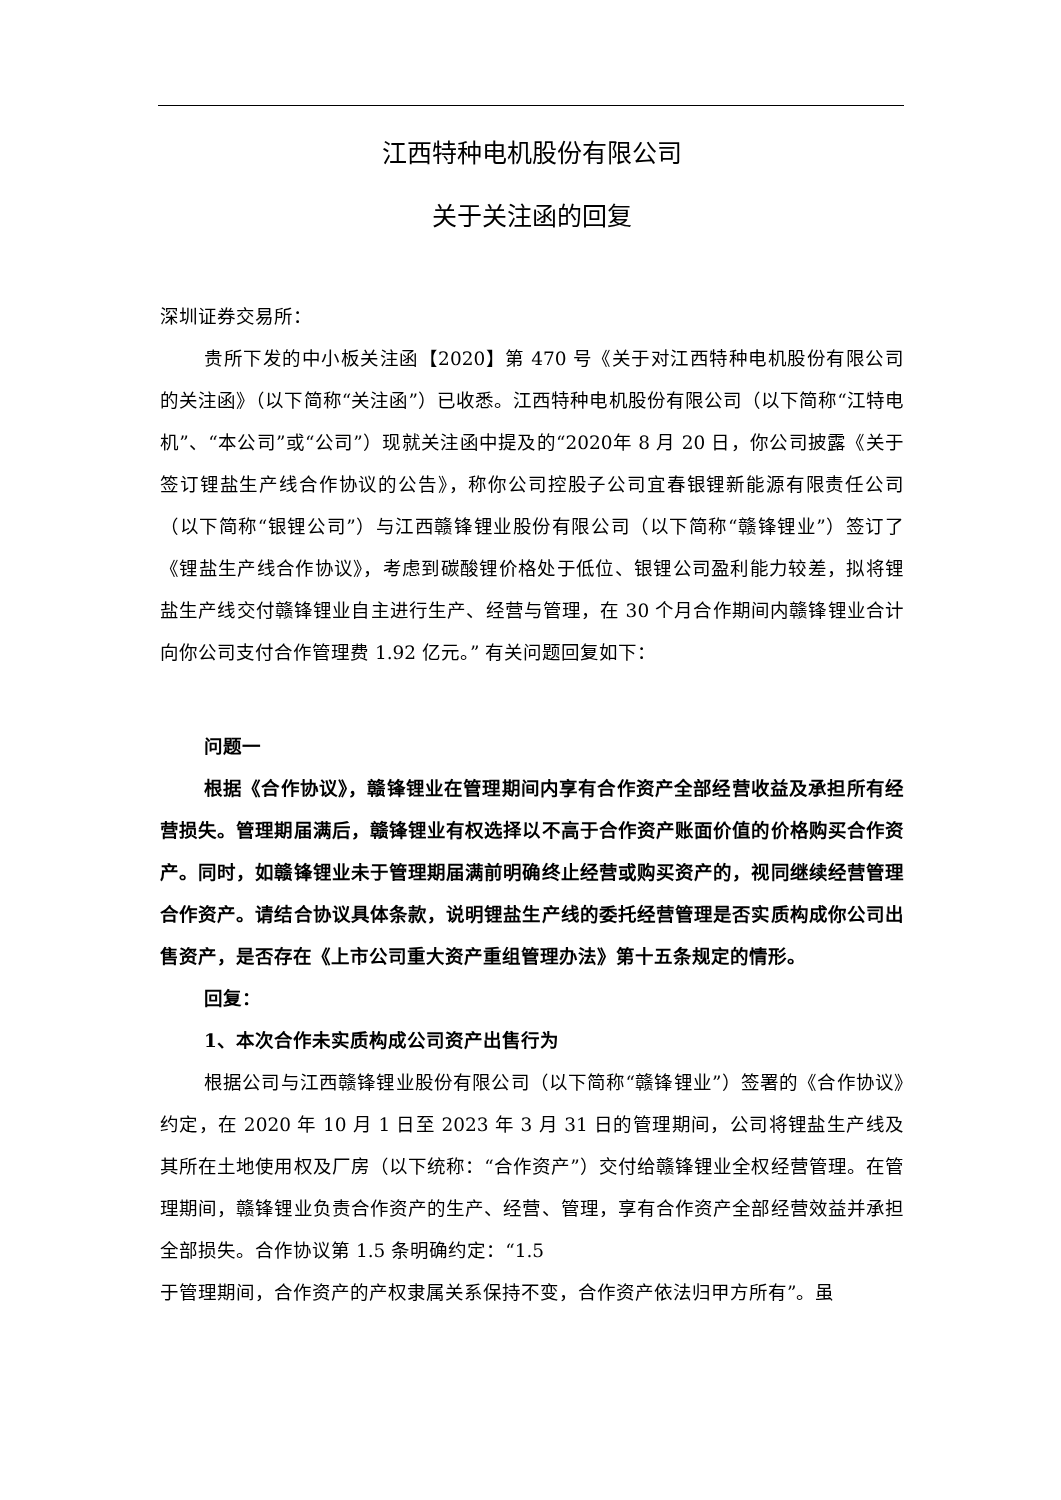江西特种电机股份有限公司
关于关注函的回复
深圳证券交易所：
贵所下发的中小板关注函【2020】第 470 号《关于对江西特种电机股份有限公司的关注函》（以下简称“关注函”）已收悉。江西特种电机股份有限公司（以下简称“江特电机”、“本公司”或“公司”）现就关注函中提及的“2020年 8 月 20 日，你公司披露《关于签订锂盐生产线合作协议的公告》，称你公司控股子公司宜春银锂新能源有限责任公司（以下简称“银锂公司”）与江西赣锋锂业股份有限公司（以下简称“赣锋锂业”）签订了《锂盐生产线合作协议》，考虑到碳酸锂价格处于低位、银锂公司盈利能力较差，拟将锂盐生产线交付赣锋锂业自主进行生产、经营与管理，在 30 个月合作期间内赣锋锂业合计向你公司支付合作管理费 1.92 亿元。” 有关问题回复如下：
问题一
根据《合作协议》，赣锋锂业在管理期间内享有合作资产全部经营收益及承担所有经营损失。管理期届满后，赣锋锂业有权选择以不高于合作资产账面价值的价格购买合作资产。同时，如赣锋锂业未于管理期届满前明确终止经营或购买资产的，视同继续经营管理合作资产。请结合协议具体条款，说明锂盐生产线的委托经营管理是否实质构成你公司出售资产，是否存在《上市公司重大资产重组管理办法》第十五条规定的情形。
回复：
1、本次合作未实质构成公司资产出售行为
根据公司与江西赣锋锂业股份有限公司（以下简称“赣锋锂业”）签署的《合作协议》约定，在 2020 年 10 月 1 日至 2023 年 3 月 31 日的管理期间，公司将锂盐生产线及其所在土地使用权及厂房（以下统称：“合作资产”）交付给赣锋锂业全权经营管理。在管理期间，赣锋锂业负责合作资产的生产、经营、管理，享有合作资产全部经营效益并承担全部损失。合作协议第 1.5 条明确约定：“1.5
于管理期间，合作资产的产权隶属关系保持不变，合作资产依法归甲方所有”。虽